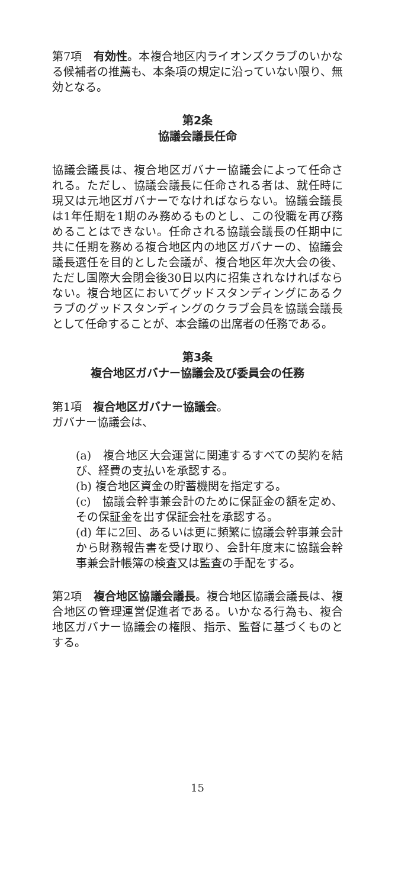第7項　有効性。本複合地区内ライオンズクラブのいかなる候補者の推薦も、本条項の規定に沿っていない限り、無効となる。
第2条
協議会議長任命
協議会議長は、複合地区ガバナー協議会によって任命される。ただし、協議会議長に任命される者は、就任時に現又は元地区ガバナーでなければならない。協議会議長は1年任期を1期のみ務めるものとし、この役職を再び務めることはできない。任命される協議会議長の任期中に共に任期を務める複合地区内の地区ガバナーの、協議会議長選任を目的とした会議が、複合地区年次大会の後、ただし国際大会閉会後30日以内に招集されなければならない。複合地区においてグッドスタンディングにあるクラブのグッドスタンディングのクラブ会員を協議会議長として任命することが、本会議の出席者の任務である。
第3条
複合地区ガバナー協議会及び委員会の任務
第1項　複合地区ガバナー協議会。
ガバナー協議会は、
(a)　複合地区大会運営に関連するすべての契約を結び、経費の支払いを承認する。
(b) 複合地区資金の貯蓄機関を指定する。
(c)　協議会幹事兼会計のために保証金の額を定め、その保証金を出す保証会社を承認する。
(d) 年に2回、あるいは更に頻繁に協議会幹事兼会計から財務報告書を受け取り、会計年度末に協議会幹事兼会計帳簿の検査又は監査の手配をする。
第2項　複合地区協議会議長。複合地区協議会議長は、複合地区の管理運営促進者である。いかなる行為も、複合地区ガバナー協議会の権限、指示、監督に基づくものとする。
15